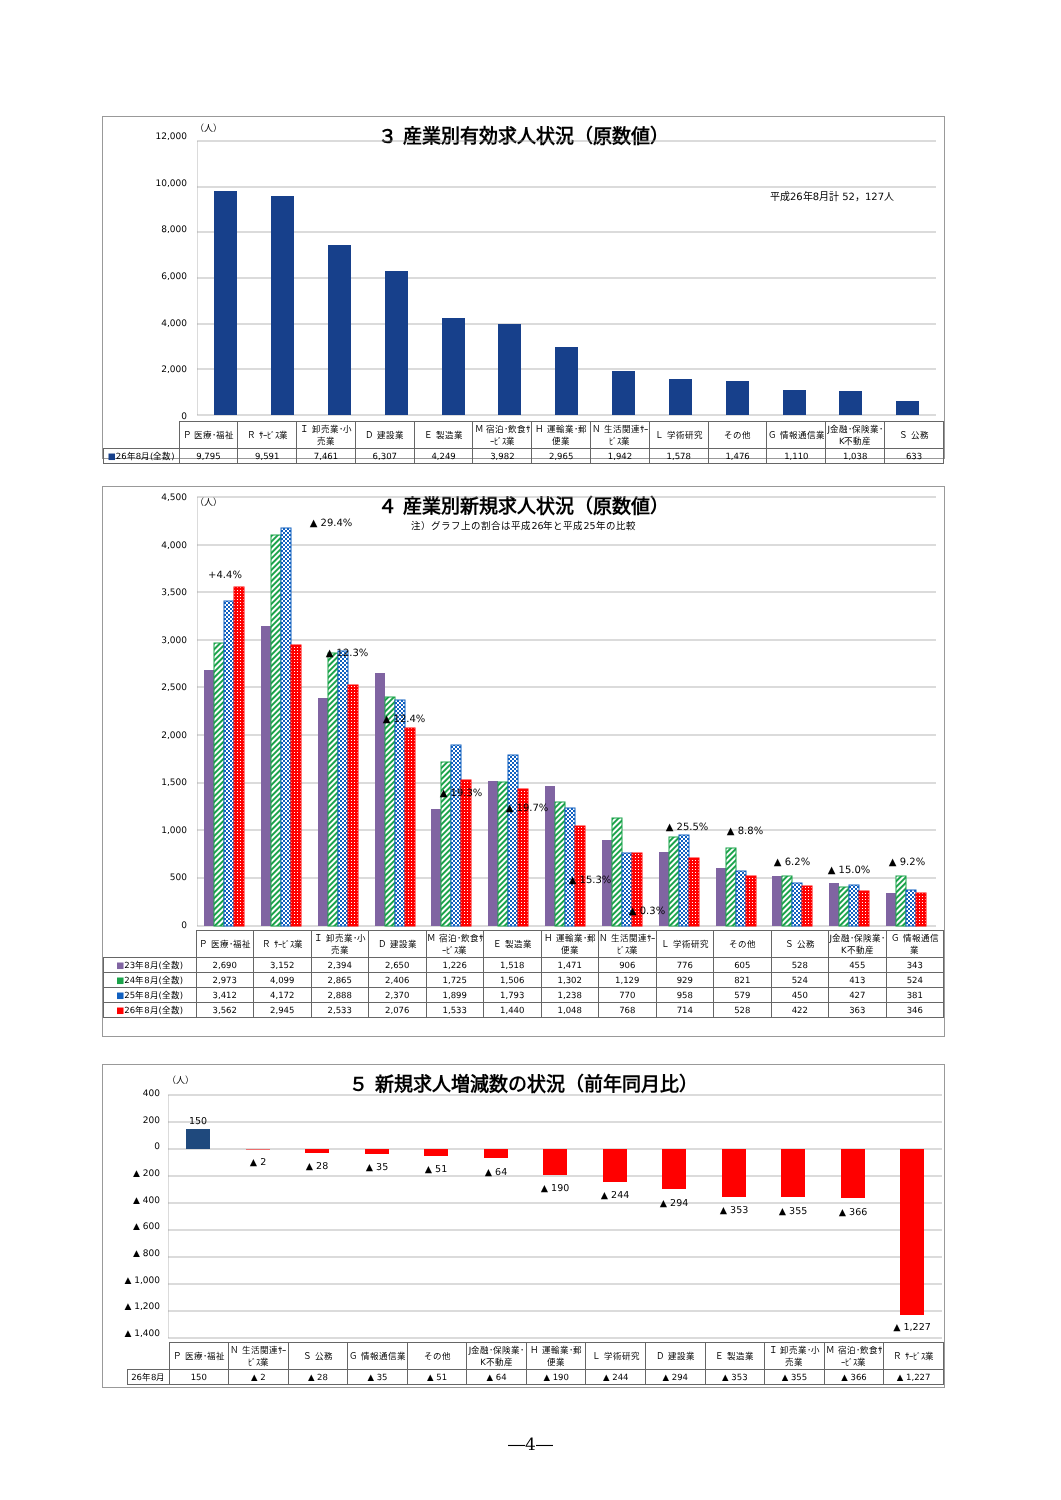（人）
３ 産業別有効求人状況（原数値）
平成26年8月計 52，127人
12,000
10,000
8,000
6,000
4,000
2,000
0
| | Ｐ 医療･福祉 | Ｒ ｻｰﾋﾞｽ業 | Ｉ 卸売業･小売業 | Ｄ 建設業 | Ｅ 製造業 | Ｍ 宿泊･飲食ｻｰﾋﾞｽ業 | Ｈ 運輸業･郵便業 | Ｎ 生活関連ｻｰﾋﾞｽ業 | Ｌ 学術研究 | その他 | Ｇ 情報通信業 | J金融･保険業･K不動産 | Ｓ 公務 |
| --- | --- | --- | --- | --- | --- | --- | --- | --- | --- | --- | --- | --- | --- |
| ■ 26年8月(全数) | 9,795 | 9,591 | 7,461 | 6,307 | 4,249 | 3,982 | 2,965 | 1,942 | 1,578 | 1,476 | 1,110 | 1,038 | 633 |
（人）
４ 産業別新規求人状況（原数値）
注）グラフ上の割合は平成26年と平成25年の比較
4,500
4,000
3,500
3,000
2,500
2,000
1,500
1,000
500
0
+4.4%
▲ 29.4%
▲ 12.3%
▲ 12.4%
▲ 19.3%
▲ 19.7%
▲ 15.3%
▲ 0.3%
▲ 25.5%
▲ 8.8%
▲ 6.2%
▲ 15.0%
▲ 9.2%
| | Ｐ 医療･福祉 | Ｒ ｻｰﾋﾞｽ業 | Ｉ 卸売業･小売業 | Ｄ 建設業 | Ｍ 宿泊･飲食ｻｰﾋﾞｽ業 | Ｅ 製造業 | Ｈ 運輸業･郵便業 | Ｎ 生活関連ｻｰﾋﾞｽ業 | Ｌ 学術研究 | その他 | Ｓ 公務 | J金融･保険業･K不動産 | Ｇ 情報通信業 |
| --- | --- | --- | --- | --- | --- | --- | --- | --- | --- | --- | --- | --- | --- |
| ■ 23年8月(全数) | 2,690 | 3,152 | 2,394 | 2,650 | 1,226 | 1,518 | 1,471 | 906 | 776 | 605 | 528 | 455 | 343 |
| ■ 24年8月(全数) | 2,973 | 4,099 | 2,865 | 2,406 | 1,725 | 1,506 | 1,302 | 1,129 | 929 | 821 | 524 | 413 | 524 |
| ■ 25年8月(全数) | 3,412 | 4,172 | 2,888 | 2,370 | 1,899 | 1,793 | 1,238 | 770 | 958 | 579 | 450 | 427 | 381 |
| ■ 26年8月(全数) | 3,562 | 2,945 | 2,533 | 2,076 | 1,533 | 1,440 | 1,048 | 768 | 714 | 528 | 422 | 363 | 346 |
（人）
５ 新規求人増減数の状況（前年同月比）
400
200
0
▲ 200
▲ 400
▲ 600
▲ 800
▲ 1,000
▲ 1,200
▲ 1,400
150
▲ 2
▲ 28
▲ 35
▲ 51
▲ 64
▲ 190
▲ 244
▲ 294
▲ 353
▲ 355
▲ 366
▲ 1,227
| | Ｐ 医療･福祉 | Ｎ 生活関連ｻｰﾋﾞｽ業 | Ｓ 公務 | Ｇ 情報通信業 | その他 | J金融･保険業･K不動産 | Ｈ 運輸業･郵便業 | Ｌ 学術研究 | Ｄ 建設業 | Ｅ 製造業 | Ｉ 卸売業･小売業 | Ｍ 宿泊･飲食ｻｰﾋﾞｽ業 | Ｒ ｻｰﾋﾞｽ業 |
| --- | --- | --- | --- | --- | --- | --- | --- | --- | --- | --- | --- | --- | --- |
| 26年8月 | 150 | ▲ 2 | ▲ 28 | ▲ 35 | ▲ 51 | ▲ 64 | ▲ 190 | ▲ 244 | ▲ 294 | ▲ 353 | ▲ 355 | ▲ 366 | ▲ 1,227 |
―4―